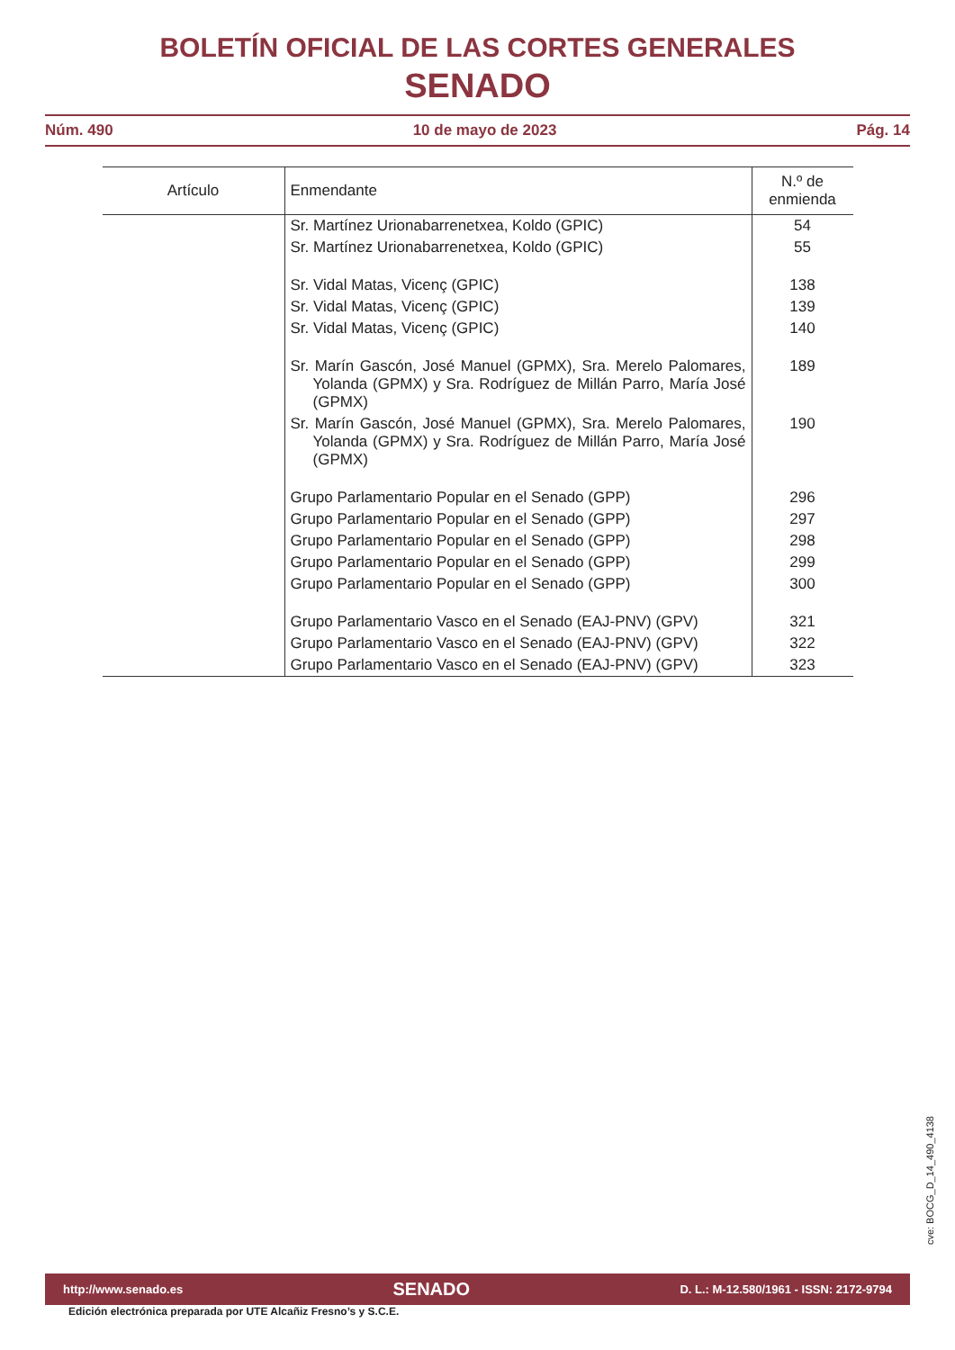BOLETÍN OFICIAL DE LAS CORTES GENERALES
SENADO
Núm. 490 10 de mayo de 2023 Pág. 14
| Artículo | Enmendante | N.º de enmienda |
| --- | --- | --- |
| | Sr. Martínez Urionabarrenetxea, Koldo (GPIC) | 54 |
| | Sr. Martínez Urionabarrenetxea, Koldo (GPIC) | 55 |
| | Sr. Vidal Matas, Vicenç (GPIC) | 138 |
| | Sr. Vidal Matas, Vicenç (GPIC) | 139 |
| | Sr. Vidal Matas, Vicenç (GPIC) | 140 |
| | Sr. Marín Gascón, José Manuel (GPMX), Sra. Merelo Palomares, Yolanda (GPMX) y Sra. Rodríguez de Millán Parro, María José (GPMX) | 189 |
| | Sr. Marín Gascón, José Manuel (GPMX), Sra. Merelo Palomares, Yolanda (GPMX) y Sra. Rodríguez de Millán Parro, María José (GPMX) | 190 |
| | Grupo Parlamentario Popular en el Senado (GPP) | 296 |
| | Grupo Parlamentario Popular en el Senado (GPP) | 297 |
| | Grupo Parlamentario Popular en el Senado (GPP) | 298 |
| | Grupo Parlamentario Popular en el Senado (GPP) | 299 |
| | Grupo Parlamentario Popular en el Senado (GPP) | 300 |
| | Grupo Parlamentario Vasco en el Senado (EAJ-PNV) (GPV) | 321 |
| | Grupo Parlamentario Vasco en el Senado (EAJ-PNV) (GPV) | 322 |
| | Grupo Parlamentario Vasco en el Senado (EAJ-PNV) (GPV) | 323 |
cve: BOCG_D_14_490_4138
http://www.senado.es SENADO D. L.: M-12.580/1961 - ISSN: 2172-9794
Edición electrónica preparada por UTE Alcañiz Fresno’s y S.C.E.